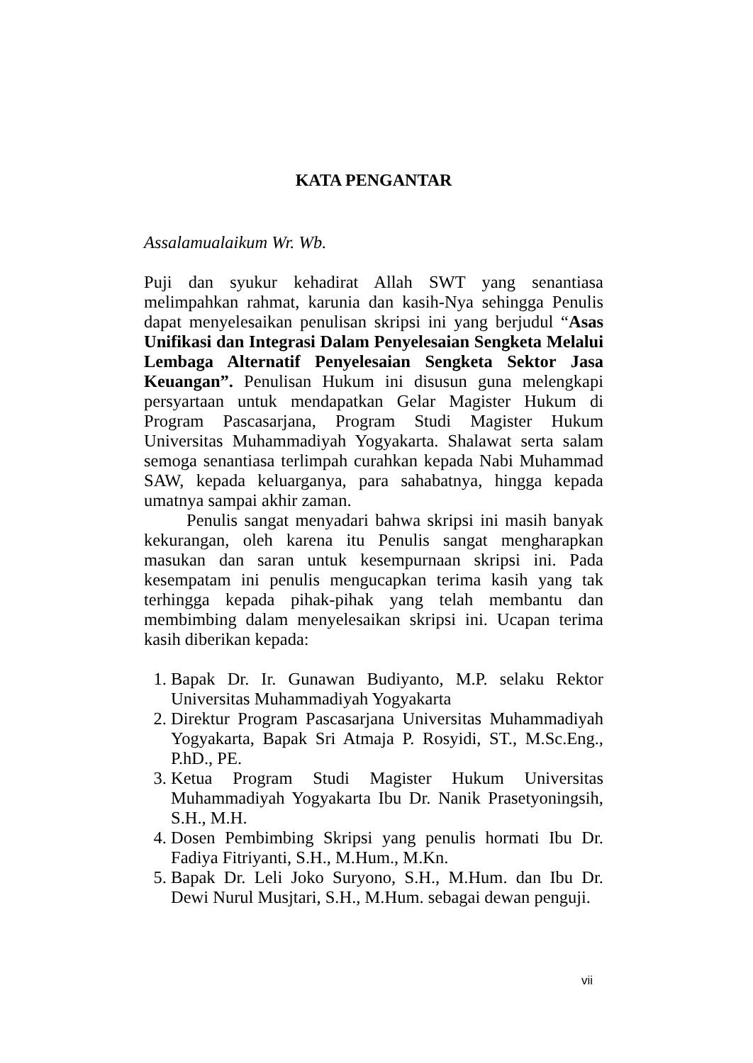KATA PENGANTAR
Assalamualaikum Wr. Wb.
Puji dan syukur kehadirat Allah SWT yang senantiasa melimpahkan rahmat, karunia dan kasih-Nya sehingga Penulis dapat menyelesaikan penulisan skripsi ini yang berjudul “Asas Unifikasi dan Integrasi Dalam Penyelesaian Sengketa Melalui Lembaga Alternatif Penyelesaian Sengketa Sektor Jasa Keuangan”. Penulisan Hukum ini disusun guna melengkapi persyartaan untuk mendapatkan Gelar Magister Hukum di Program Pascasarjana, Program Studi Magister Hukum Universitas Muhammadiyah Yogyakarta. Shalawat serta salam semoga senantiasa terlimpah curahkan kepada Nabi Muhammad SAW, kepada keluarganya, para sahabatnya, hingga kepada umatnya sampai akhir zaman.
Penulis sangat menyadari bahwa skripsi ini masih banyak kekurangan, oleh karena itu Penulis sangat mengharapkan masukan dan saran untuk kesempurnaan skripsi ini. Pada kesempatam ini penulis mengucapkan terima kasih yang tak terhingga kepada pihak-pihak yang telah membantu dan membimbing dalam menyelesaikan skripsi ini. Ucapan terima kasih diberikan kepada:
1. Bapak Dr. Ir. Gunawan Budiyanto, M.P. selaku Rektor Universitas Muhammadiyah Yogyakarta
2. Direktur Program Pascasarjana Universitas Muhammadiyah Yogyakarta, Bapak Sri Atmaja P. Rosyidi, ST., M.Sc.Eng., P.hD., PE.
3. Ketua Program Studi Magister Hukum Universitas Muhammadiyah Yogyakarta Ibu Dr. Nanik Prasetyoningsih, S.H., M.H.
4. Dosen Pembimbing Skripsi yang penulis hormati Ibu Dr. Fadiya Fitriyanti, S.H., M.Hum., M.Kn.
5. Bapak Dr. Leli Joko Suryono, S.H., M.Hum. dan Ibu Dr. Dewi Nurul Musjtari, S.H., M.Hum. sebagai dewan penguji.
vii